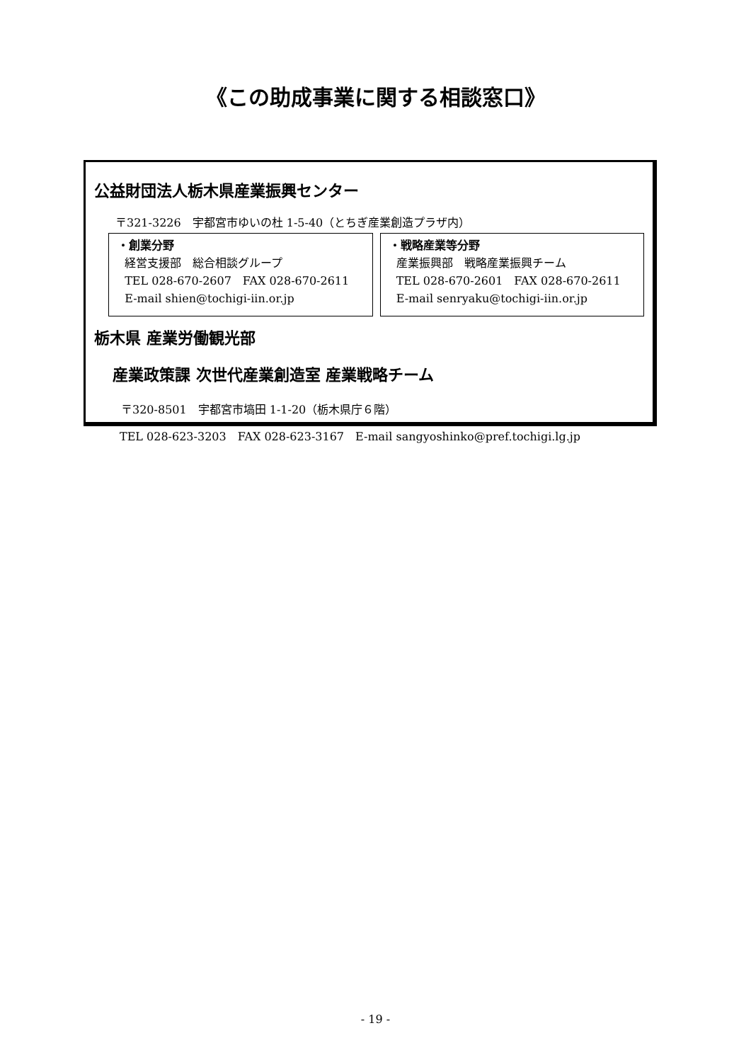《この助成事業に関する相談窓口》
公益財団法人栃木県産業振興センター
〒321-3226　宇都宮市ゆいの杜 1-5-40（とちぎ産業創造プラザ内）
・創業分野
経営支援部　総合相談グループ
TEL 028-670-2607　FAX 028-670-2611
E-mail shien@tochigi-iin.or.jp
・戦略産業等分野
産業振興部　戦略産業振興チーム
TEL 028-670-2601　FAX 028-670-2611
E-mail senryaku@tochigi-iin.or.jp
栃木県 産業労働観光部
産業政策課 次世代産業創造室 産業戦略チーム
〒320-8501　宇都宮市塙田 1-1-20（栃木県庁６階）
TEL 028-623-3203　FAX 028-623-3167　E-mail sangyoshinko@pref.tochigi.lg.jp
- 19 -